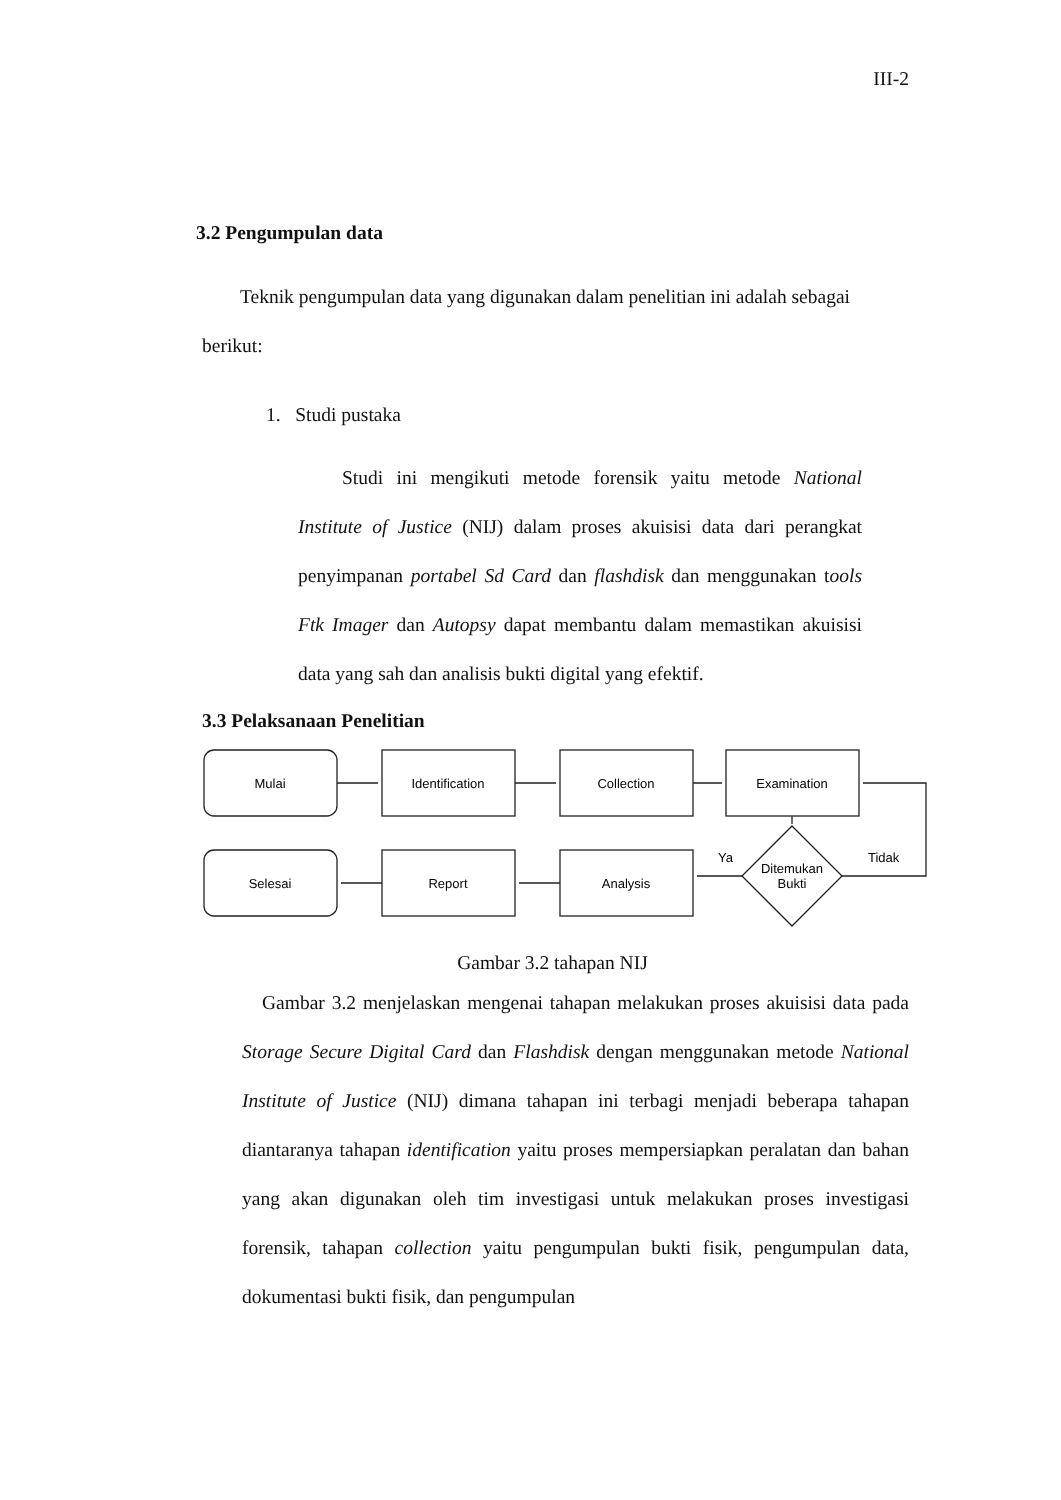III-2
3.2 Pengumpulan data
Teknik pengumpulan data yang digunakan dalam penelitian ini adalah sebagai
berikut:
1. Studi pustaka
Studi ini mengikuti metode forensik yaitu metode National Institute of Justice (NIJ) dalam proses akuisisi data dari perangkat penyimpanan portabel Sd Card dan flashdisk dan menggunakan tools Ftk Imager dan Autopsy dapat membantu dalam memastikan akuisisi data yang sah dan analisis bukti digital yang efektif.
3.3 Pelaksanaan Penelitian
Mulai
Identification
Collection
Examination
Selesai
Report
Analysis
Ditemukan
Bukti
Ya
Tidak
Gambar 3.2 tahapan NIJ
Gambar 3.2 menjelaskan mengenai tahapan melakukan proses akuisisi data pada Storage Secure Digital Card dan Flashdisk dengan menggunakan metode National Institute of Justice (NIJ) dimana tahapan ini terbagi menjadi beberapa tahapan diantaranya tahapan identification yaitu proses mempersiapkan peralatan dan bahan yang akan digunakan oleh tim investigasi untuk melakukan proses investigasi forensik, tahapan collection yaitu pengumpulan bukti fisik, pengumpulan data, dokumentasi bukti fisik, dan pengumpulan